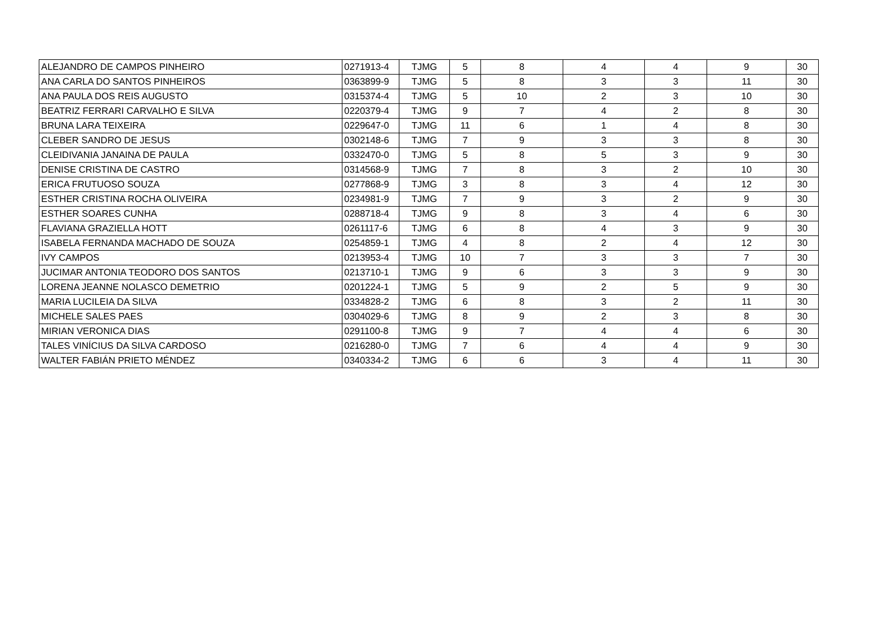| ALEJANDRO DE CAMPOS PINHEIRO | 0271913-4 | TJMG | 5 | 8 | 4 | 4 | 9 | 30 |
| ANA CARLA DO SANTOS PINHEIROS | 0363899-9 | TJMG | 5 | 8 | 3 | 3 | 11 | 30 |
| ANA PAULA DOS REIS AUGUSTO | 0315374-4 | TJMG | 5 | 10 | 2 | 3 | 10 | 30 |
| BEATRIZ FERRARI CARVALHO E SILVA | 0220379-4 | TJMG | 9 | 7 | 4 | 2 | 8 | 30 |
| BRUNA LARA TEIXEIRA | 0229647-0 | TJMG | 11 | 6 | 1 | 4 | 8 | 30 |
| CLEBER SANDRO DE JESUS | 0302148-6 | TJMG | 7 | 9 | 3 | 3 | 8 | 30 |
| CLEIDIVANIA JANAINA DE PAULA | 0332470-0 | TJMG | 5 | 8 | 5 | 3 | 9 | 30 |
| DENISE CRISTINA DE CASTRO | 0314568-9 | TJMG | 7 | 8 | 3 | 2 | 10 | 30 |
| ERICA FRUTUOSO SOUZA | 0277868-9 | TJMG | 3 | 8 | 3 | 4 | 12 | 30 |
| ESTHER CRISTINA ROCHA OLIVEIRA | 0234981-9 | TJMG | 7 | 9 | 3 | 2 | 9 | 30 |
| ESTHER SOARES CUNHA | 0288718-4 | TJMG | 9 | 8 | 3 | 4 | 6 | 30 |
| FLAVIANA GRAZIELLA HOTT | 0261117-6 | TJMG | 6 | 8 | 4 | 3 | 9 | 30 |
| ISABELA FERNANDA MACHADO DE SOUZA | 0254859-1 | TJMG | 4 | 8 | 2 | 4 | 12 | 30 |
| IVY CAMPOS | 0213953-4 | TJMG | 10 | 7 | 3 | 3 | 7 | 30 |
| JUCIMAR ANTONIA TEODORO DOS SANTOS | 0213710-1 | TJMG | 9 | 6 | 3 | 3 | 9 | 30 |
| LORENA JEANNE NOLASCO DEMETRIO | 0201224-1 | TJMG | 5 | 9 | 2 | 5 | 9 | 30 |
| MARIA LUCILEIA DA SILVA | 0334828-2 | TJMG | 6 | 8 | 3 | 2 | 11 | 30 |
| MICHELE SALES PAES | 0304029-6 | TJMG | 8 | 9 | 2 | 3 | 8 | 30 |
| MIRIAN VERONICA DIAS | 0291100-8 | TJMG | 9 | 7 | 4 | 4 | 6 | 30 |
| TALES VINÍCIUS DA SILVA CARDOSO | 0216280-0 | TJMG | 7 | 6 | 4 | 4 | 9 | 30 |
| WALTER FABIÁN PRIETO MÉNDEZ | 0340334-2 | TJMG | 6 | 6 | 3 | 4 | 11 | 30 |